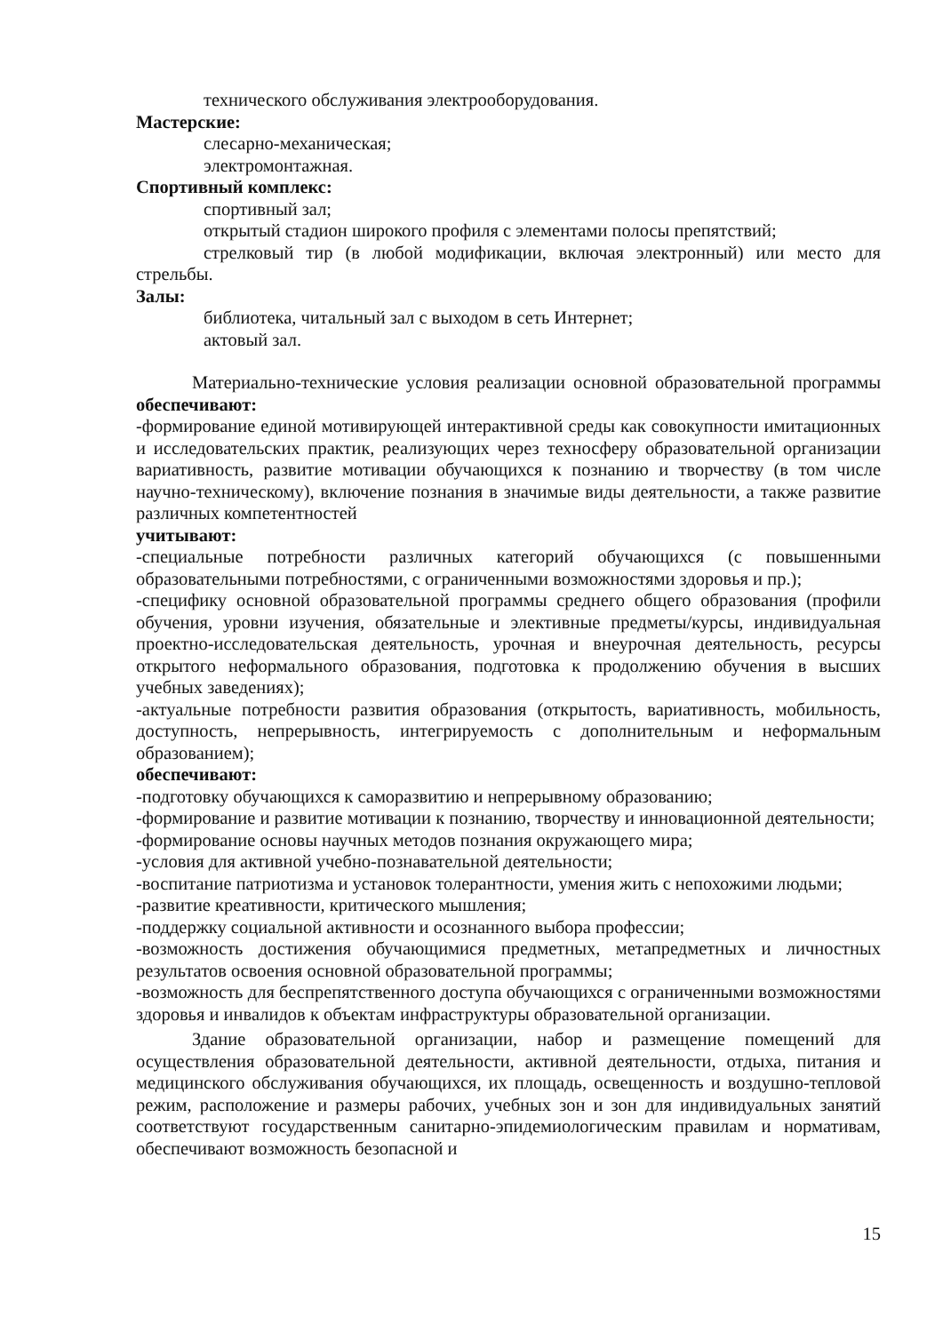технического обслуживания электрооборудования.
Мастерские:
слесарно-механическая;
электромонтажная.
Спортивный комплекс:
спортивный зал;
открытый стадион широкого профиля с элементами полосы препятствий;
стрелковый тир (в любой модификации, включая электронный) или место для стрельбы.
Залы:
библиотека, читальный зал с выходом в сеть Интернет;
актовый зал.
Материально-технические условия реализации основной образовательной программы обеспечивают:
-формирование единой мотивирующей интерактивной среды как совокупности имитационных и исследовательских практик, реализующих через техносферу образовательной организации вариативность, развитие мотивации обучающихся к познанию и творчеству (в том числе научно-техническому), включение познания в значимые виды деятельности, а также развитие различных компетентностей
учитывают:
-специальные потребности различных категорий обучающихся (с повышенными образовательными потребностями, с ограниченными возможностями здоровья и пр.);
-специфику основной образовательной программы среднего общего образования (профили обучения, уровни изучения, обязательные и элективные предметы/курсы, индивидуальная проектно-исследовательская деятельность, урочная и внеурочная деятельность, ресурсы открытого неформального образования, подготовка к продолжению обучения в высших учебных заведениях);
-актуальные потребности развития образования (открытость, вариативность, мобильность, доступность, непрерывность, интегрируемость с дополнительным и неформальным образованием);
обеспечивают:
-подготовку обучающихся к саморазвитию и непрерывному образованию;
-формирование и развитие мотивации к познанию, творчеству и инновационной деятельности;
-формирование основы научных методов познания окружающего мира;
-условия для активной учебно-познавательной деятельности;
-воспитание патриотизма и установок толерантности, умения жить с непохожими людьми;
-развитие креативности, критического мышления;
-поддержку социальной активности и осознанного выбора профессии;
-возможность достижения обучающимися предметных, метапредметных и личностных результатов освоения основной образовательной программы;
-возможность для беспрепятственного доступа обучающихся с ограниченными возможностями здоровья и инвалидов к объектам инфраструктуры образовательной организации.
Здание образовательной организации, набор и размещение помещений для осуществления образовательной деятельности, активной деятельности, отдыха, питания и медицинского обслуживания обучающихся, их площадь, освещенность и воздушно-тепловой режим, расположение и размеры рабочих, учебных зон и зон для индивидуальных занятий соответствуют государственным санитарно-эпидемиологическим правилам и нормативам, обеспечивают возможность безопасной и
15